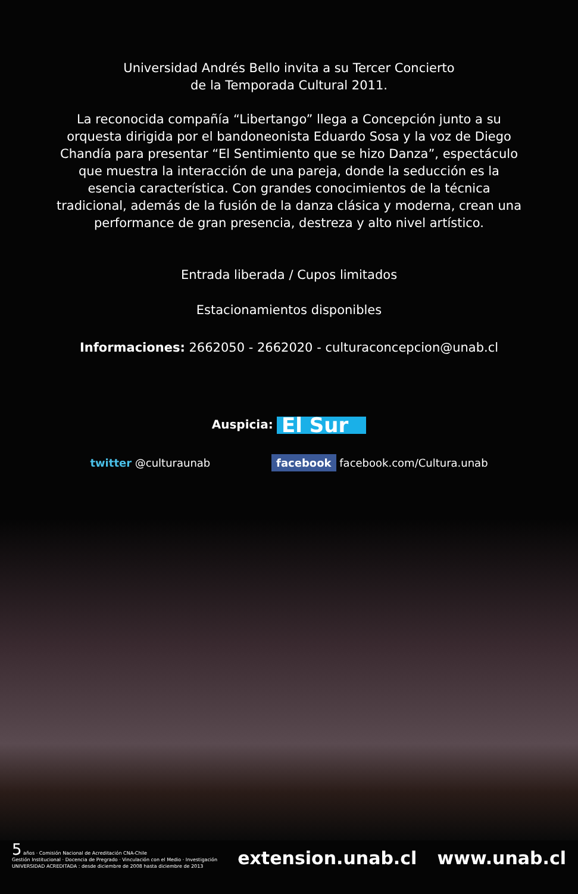Universidad Andrés Bello invita a su Tercer Concierto
de la Temporada Cultural 2011.
La reconocida compañía “Libertango” llega a Concepción junto a su orquesta dirigida por el bandoneonista Eduardo Sosa y la voz de Diego Chandía para presentar “El Sentimiento que se hizo Danza”, espectáculo que muestra la interacción de una pareja, donde la seducción es la esencia característica. Con grandes conocimientos de la técnica tradicional, además de la fusión de la danza clásica y moderna, crean una performance de gran presencia, destreza y alto nivel artístico.
Entrada liberada / Cupos limitados
Estacionamientos disponibles
Informaciones: 2662050 - 2662020 - culturaconcepcion@unab.cl
Auspicia: El Sur
twitter @culturaunab facebook facebook.com/Cultura.unab
5 años · Comisión Nacional de Acreditación CNA-Chile
Gestión Institucional · Docencia de Pregrado · Vinculación con el Medio · Investigación
UNIVERSIDAD ACREDITADA : desde diciembre de 2008 hasta diciembre de 2013
extension.unab.cl www.unab.cl